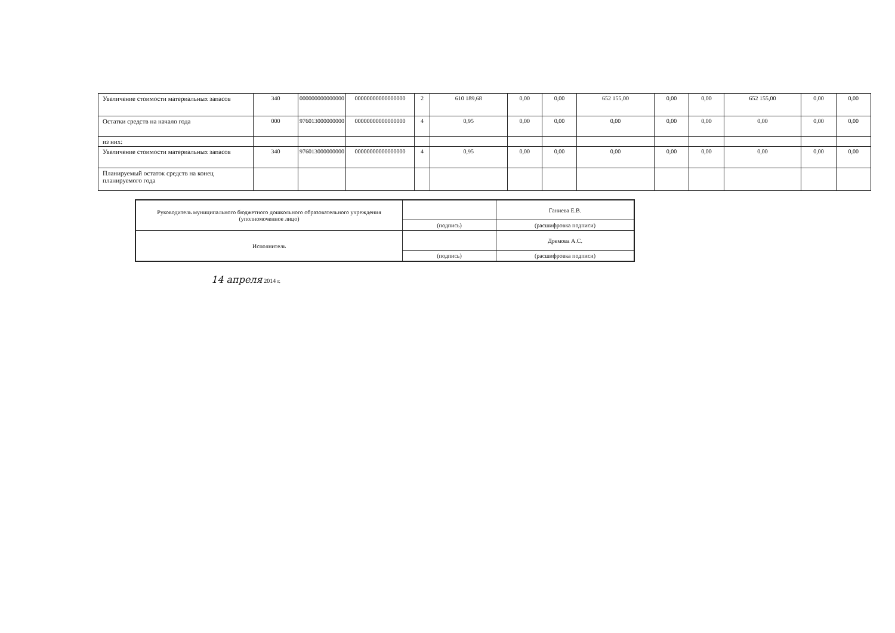| Увеличение стоимости материальных запасов | 340 | 000000000000000 | 00000000000000000 | 2 | 610 189,68 | 0,00 | 0,00 | 652 155,00 | 0,00 | 0,00 | 652 155,00 | 0,00 | 0,00 |
| Остатки средств на начало года | 000 | 976013000000000 | 00000000000000000 | 4 | 0,95 | 0,00 | 0,00 | 0,00 | 0,00 | 0,00 | 0,00 | 0,00 | 0,00 |
| из них: | | | | | | | | | | | | | |
| Увеличение стоимости материальных запасов | 340 | 976013000000000 | 00000000000000000 | 4 | 0,95 | 0,00 | 0,00 | 0,00 | 0,00 | 0,00 | 0,00 | 0,00 | 0,00 |
| Планируемый остаток средств на конец планируемого года | | | | | | | | | | | | | |
| Руководитель муниципального бюджетного дошкольного образовательного учреждения (уполномоченное лицо) | | Ганиева Е.В. |
| | (подпись) | (расшифровка подписи) |
| Исполнитель | | Дремова А.С. |
| | (подпись) | (расшифровка подписи) |
14 апреля 2014 г.